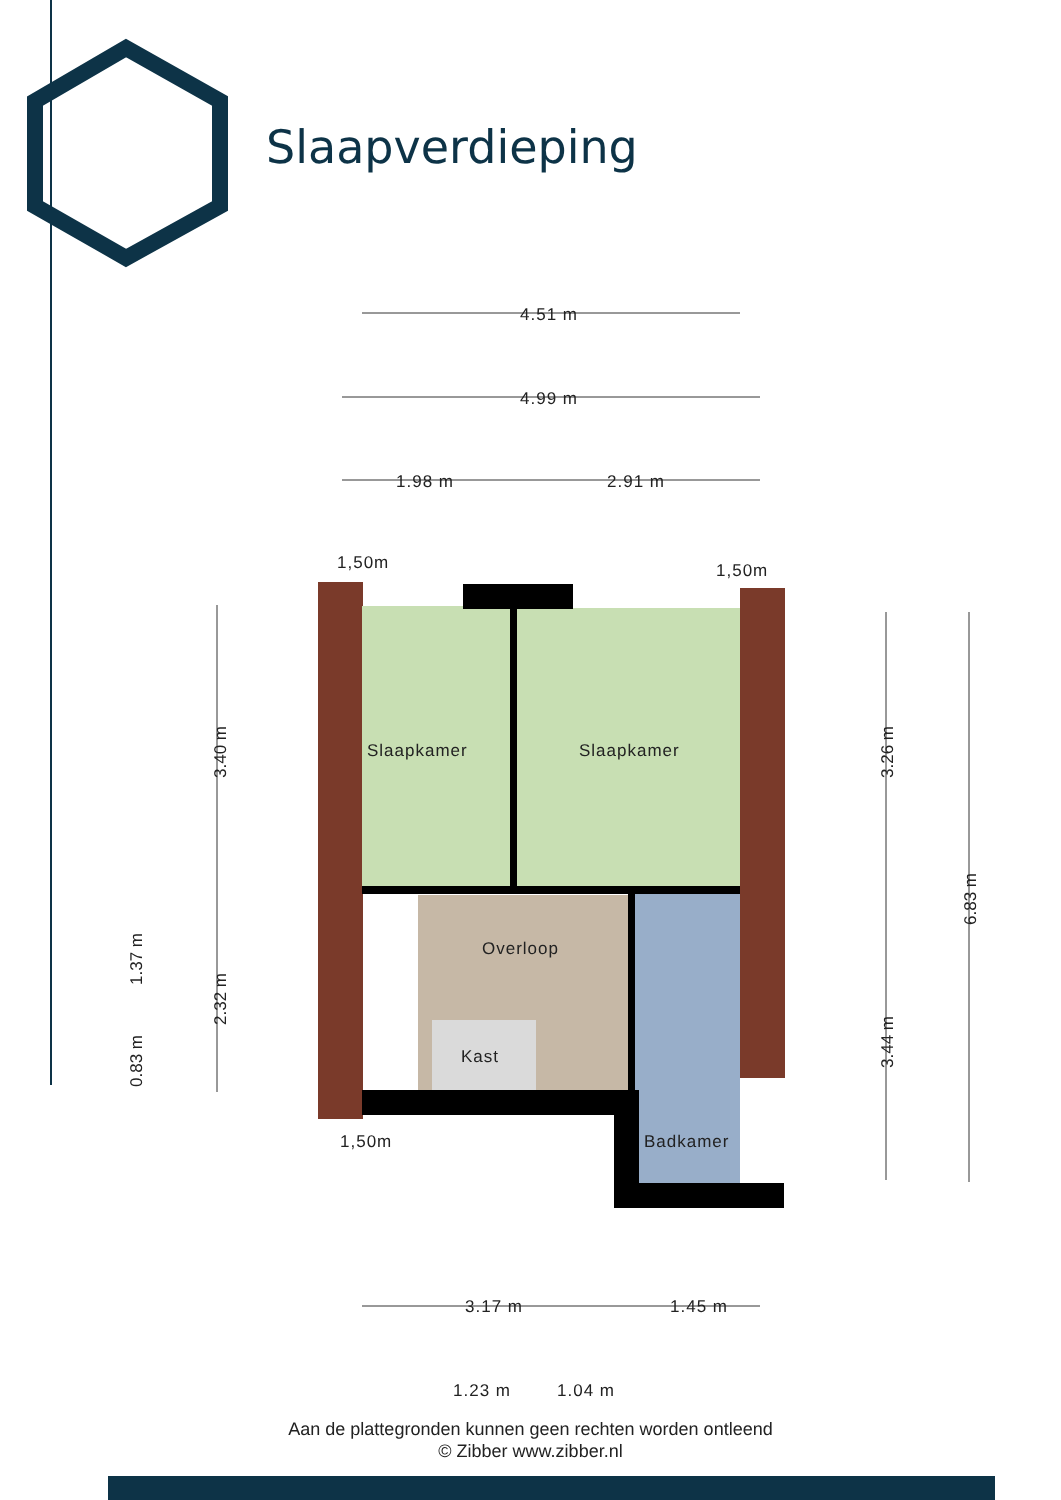4.51 m
4.99 m
1.98 m
2.91 m
1,50m
1,50m
1,50m
Slaapkamer
Slaapkamer
Overloop
Kast
Badkamer
3.17 m
1.45 m
1.23 m
1.04 m
3.40 m
2.32 m
1.37 m
0.83 m
3.26 m
3.44 m
6.83 m
Slaapverdieping
Aan de plattegronden kunnen geen rechten worden ontleend
© Zibber www.zibber.nl